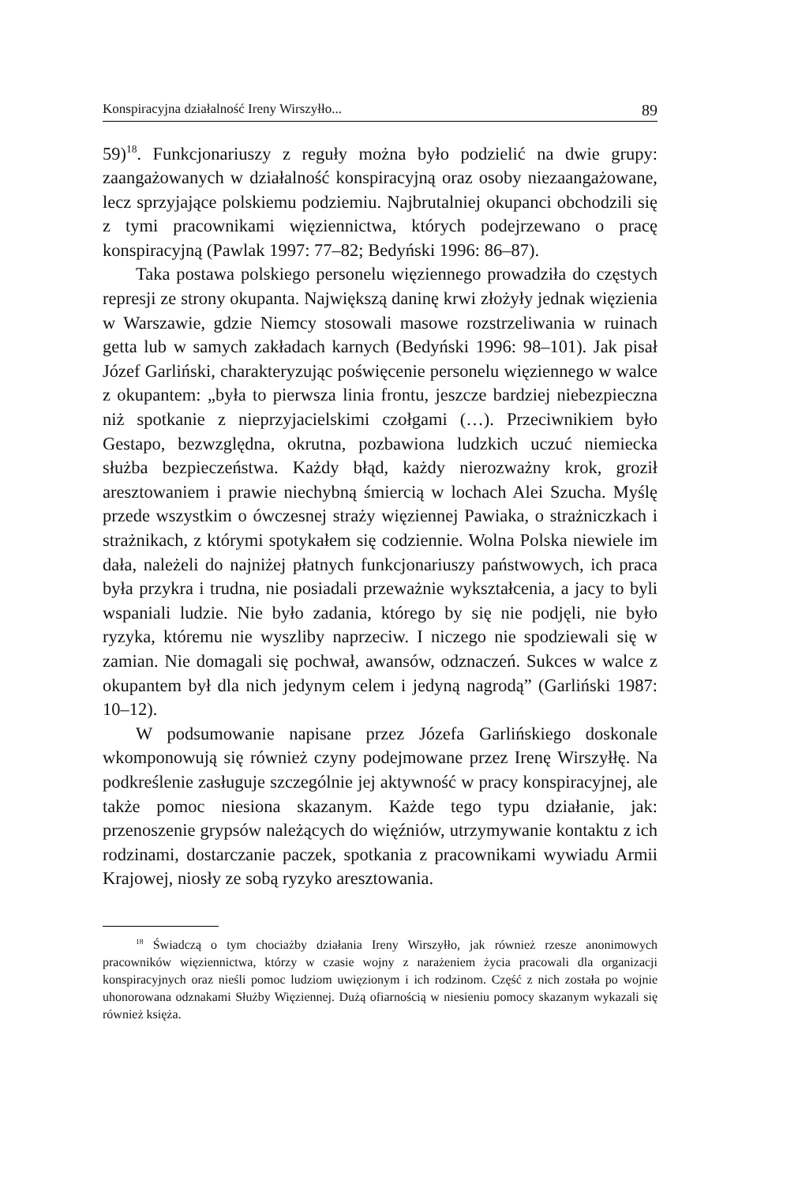Konspiracyjna działalność Ireny Wirszyłło... 89
59)<sup>18</sup>. Funkcjonariuszy z reguły można było podzielić na dwie grupy: zaangażowanych w działalność konspiracyjną oraz osoby niezaangażowane, lecz sprzyjające polskiemu podziemiu. Najbrutalniej okupanci obchodzili się z tymi pracownikami więziennictwa, których podejrzewano o pracę konspiracyjną (Pawlak 1997: 77–82; Bedyński 1996: 86–87).
Taka postawa polskiego personelu więziennego prowadziła do częstych represji ze strony okupanta. Największą daninę krwi złożyły jednak więzienia w Warszawie, gdzie Niemcy stosowali masowe rozstrzeliwania w ruinach getta lub w samych zakładach karnych (Bedyński 1996: 98–101). Jak pisał Józef Garliński, charakteryzując poświęcenie personelu więziennego w walce z okupantem: „była to pierwsza linia frontu, jeszcze bardziej niebezpieczna niż spotkanie z nieprzyjacielskimi czołgami (…). Przeciwnikiem było Gestapo, bezwzględna, okrutna, pozbawiona ludzkich uczuć niemiecka służba bezpieczeństwa. Każdy błąd, każdy nierozważny krok, groził aresztowaniem i prawie niechybną śmiercią w lochach Alei Szucha. Myślę przede wszystkim o ówczesnej straży więziennej Pawiaka, o strażniczkach i strażnikach, z którymi spotykałem się codziennie. Wolna Polska niewiele im dała, należeli do najniżej płatnych funkcjonariuszy państwowych, ich praca była przykra i trudna, nie posiadali przeważnie wykształcenia, a jacy to byli wspaniali ludzie. Nie było zadania, którego by się nie podjęli, nie było ryzyka, któremu nie wyszliby naprzeciw. I niczego nie spodziewali się w zamian. Nie domagali się pochwał, awansów, odznaczeń. Sukces w walce z okupantem był dla nich jedynym celem i jedyną nagrodą” (Garliński 1987: 10–12).
W podsumowanie napisane przez Józefa Garlińskiego doskonale wkomponowują się również czyny podejmowane przez Irenę Wirszyłłę. Na podkreślenie zasługuje szczególnie jej aktywność w pracy konspiracyjnej, ale także pomoc niesiona skazanym. Każde tego typu działanie, jak: przenoszenie grypsów należących do więźniów, utrzymywanie kontaktu z ich rodzinami, dostarczanie paczek, spotkania z pracownikami wywiadu Armii Krajowej, niosły ze sobą ryzyko aresztowania.
<sup>18</sup> Świadczą o tym chociażby działania Ireny Wirszyłło, jak również rzesze anonimowych pracowników więziennictwa, którzy w czasie wojny z narażeniem życia pracowali dla organizacji konspiracyjnych oraz nieśli pomoc ludziom uwięzionym i ich rodzinom. Część z nich została po wojnie uhonorowana odznakami Służby Więziennej. Dużą ofiarnością w niesieniu pomocy skazanym wykazali się również księża.